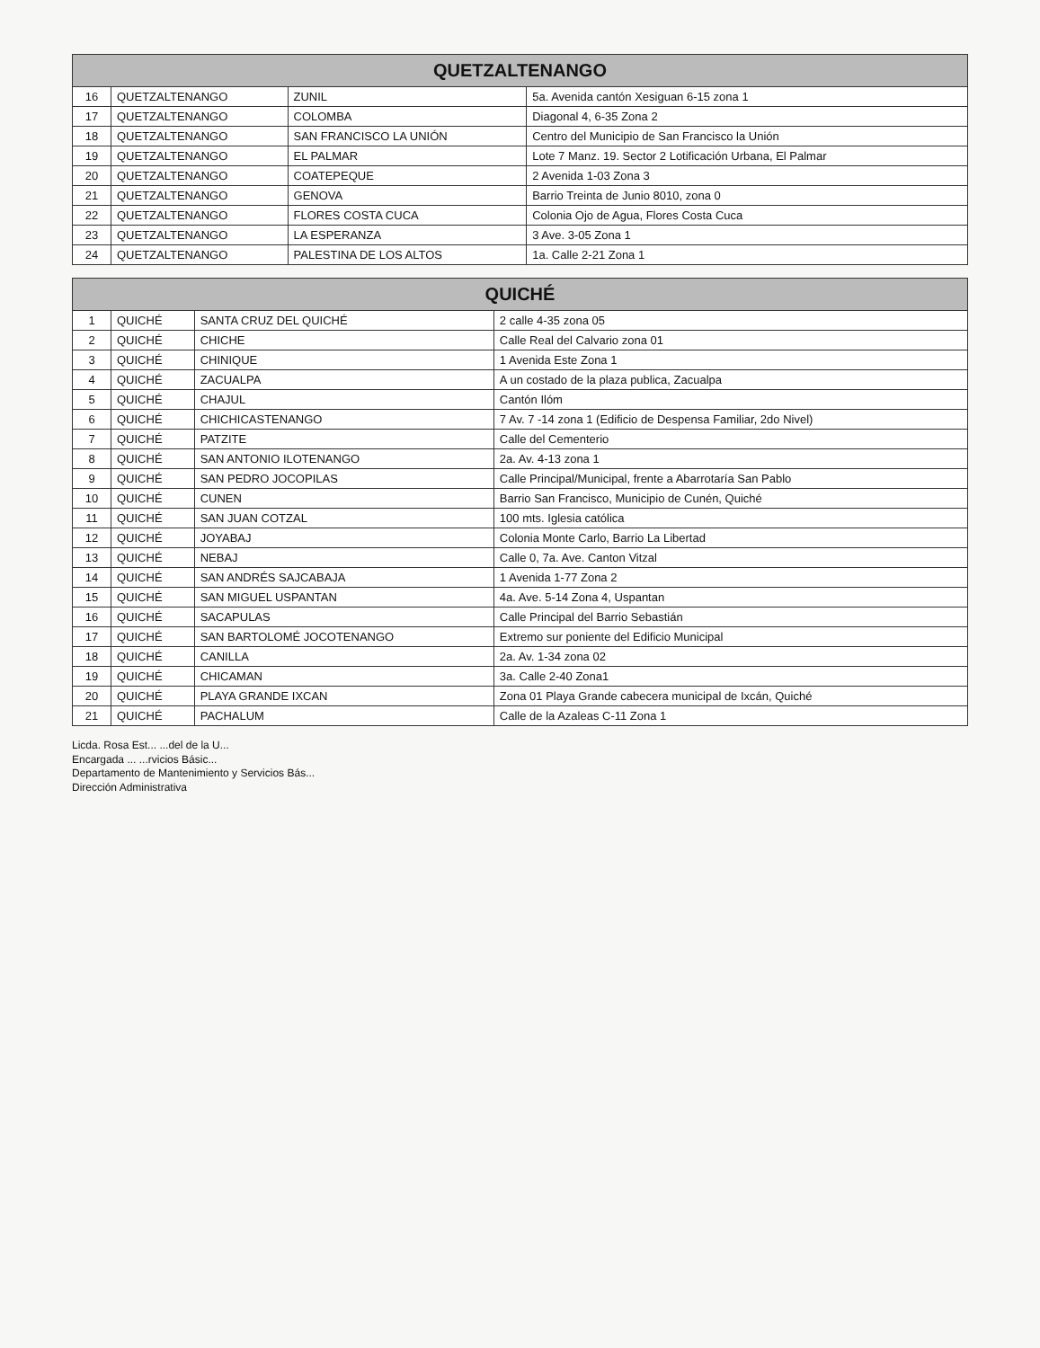| QUETZALTENANGO | | | |
| --- | --- | --- | --- |
| 16 | QUETZALTENANGO | ZUNIL | 5a. Avenida cantón Xesiguan 6-15 zona 1 |
| 17 | QUETZALTENANGO | COLOMBA | Diagonal 4, 6-35 Zona 2 |
| 18 | QUETZALTENANGO | SAN FRANCISCO LA UNIÓN | Centro del Municipio de San Francisco la Unión |
| 19 | QUETZALTENANGO | EL PALMAR | Lote 7 Manz. 19. Sector 2 Lotificación Urbana, El Palmar |
| 20 | QUETZALTENANGO | COATEPEQUE | 2 Avenida 1-03 Zona 3 |
| 21 | QUETZALTENANGO | GENOVA | Barrio Treinta de Junio 8010, zona 0 |
| 22 | QUETZALTENANGO | FLORES COSTA CUCA | Colonia Ojo de Agua, Flores Costa Cuca |
| 23 | QUETZALTENANGO | LA ESPERANZA | 3 Ave. 3-05 Zona 1 |
| 24 | QUETZALTENANGO | PALESTINA DE LOS ALTOS | 1a. Calle 2-21 Zona 1 |
| QUICHÉ | | | |
| --- | --- | --- | --- |
| 1 | QUICHÉ | SANTA CRUZ DEL QUICHÉ | 2 calle 4-35 zona 05 |
| 2 | QUICHÉ | CHICHE | Calle Real del Calvario zona 01 |
| 3 | QUICHÉ | CHINIQUE | 1 Avenida Este Zona 1 |
| 4 | QUICHÉ | ZACUALPA | A un costado de la plaza publica, Zacualpa |
| 5 | QUICHÉ | CHAJUL | Cantón Ilóm |
| 6 | QUICHÉ | CHICHICASTENANGO | 7 Av. 7 -14 zona 1 (Edificio de Despensa Familiar, 2do Nivel) |
| 7 | QUICHÉ | PATZITE | Calle del Cementerio |
| 8 | QUICHÉ | SAN ANTONIO ILOTENANGO | 2a. Av. 4-13 zona 1 |
| 9 | QUICHÉ | SAN PEDRO JOCOPILAS | Calle Principal/Municipal, frente a Abarrotaría San Pablo |
| 10 | QUICHÉ | CUNEN | Barrio San Francisco, Municipio de Cunén, Quiché |
| 11 | QUICHÉ | SAN JUAN COTZAL | 100 mts. Iglesia católica |
| 12 | QUICHÉ | JOYABAJ | Colonia Monte Carlo, Barrio La Libertad |
| 13 | QUICHÉ | NEBAJ | Calle 0, 7a. Ave. Canton Vitzal |
| 14 | QUICHÉ | SAN ANDRÉS SAJCABAJA | 1 Avenida 1-77 Zona 2 |
| 15 | QUICHÉ | SAN MIGUEL USPANTAN | 4a. Ave. 5-14 Zona 4, Uspantan |
| 16 | QUICHÉ | SACAPULAS | Calle Principal del Barrio Sebastián |
| 17 | QUICHÉ | SAN BARTOLOMÉ JOCOTENANGO | Extremo sur poniente del Edificio Municipal |
| 18 | QUICHÉ | CANILLA | 2a. Av. 1-34 zona 02 |
| 19 | QUICHÉ | CHICAMAN | 3a. Calle 2-40 Zona1 |
| 20 | QUICHÉ | PLAYA GRANDE IXCAN | Zona 01 Playa Grande cabecera municipal de Ixcán, Quiché |
| 21 | QUICHÉ | PACHALUM | Calle de la Azaleas C-11 Zona 1 |
Licda. Rosa Est... ...del de la U...
Encargada ... ...rvicios Básic...
Departamento de Mantenimiento y Servicios Bás...
Dirección Administrativa